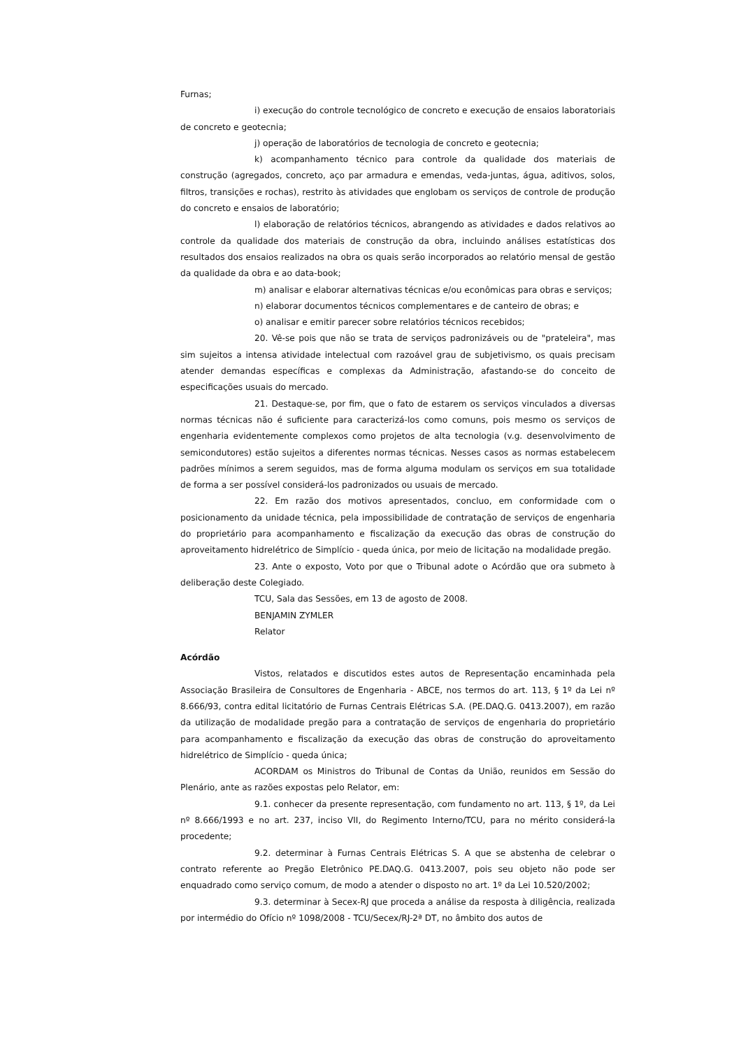Furnas;
i) execução do controle tecnológico de concreto e execução de ensaios laboratoriais de concreto e geotecnia;
j) operação de laboratórios de tecnologia de concreto e geotecnia;
k) acompanhamento técnico para controle da qualidade dos materiais de construção (agregados, concreto, aço par armadura e emendas, veda-juntas, água, aditivos, solos, filtros, transições e rochas), restrito às atividades que englobam os serviços de controle de produção do concreto e ensaios de laboratório;
l) elaboração de relatórios técnicos, abrangendo as atividades e dados relativos ao controle da qualidade dos materiais de construção da obra, incluindo análises estatísticas dos resultados dos ensaios realizados na obra os quais serão incorporados ao relatório mensal de gestão da qualidade da obra e ao data-book;
m) analisar e elaborar alternativas técnicas e/ou econômicas para obras e serviços;
n) elaborar documentos técnicos complementares e de canteiro de obras; e
o) analisar e emitir parecer sobre relatórios técnicos recebidos;
20. Vê-se pois que não se trata de serviços padronizáveis ou de "prateleira", mas sim sujeitos a intensa atividade intelectual com razoável grau de subjetivismo, os quais precisam atender demandas específicas e complexas da Administração, afastando-se do conceito de especificações usuais do mercado.
21. Destaque-se, por fim, que o fato de estarem os serviços vinculados a diversas normas técnicas não é suficiente para caracterizá-los como comuns, pois mesmo os serviços de engenharia evidentemente complexos como projetos de alta tecnologia (v.g. desenvolvimento de semicondutores) estão sujeitos a diferentes normas técnicas. Nesses casos as normas estabelecem padrões mínimos a serem seguidos, mas de forma alguma modulam os serviços em sua totalidade de forma a ser possível considerá-los padronizados ou usuais de mercado.
22. Em razão dos motivos apresentados, concluo, em conformidade com o posicionamento da unidade técnica, pela impossibilidade de contratação de serviços de engenharia do proprietário para acompanhamento e fiscalização da execução das obras de construção do aproveitamento hidrelétrico de Simplício - queda única, por meio de licitação na modalidade pregão.
23. Ante o exposto, Voto por que o Tribunal adote o Acórdão que ora submeto à deliberação deste Colegiado.
TCU, Sala das Sessões, em 13 de agosto de 2008.
BENJAMIN ZYMLER
Relator
Acórdão
Vistos, relatados e discutidos estes autos de Representação encaminhada pela Associação Brasileira de Consultores de Engenharia - ABCE, nos termos do art. 113, § 1º da Lei nº 8.666/93, contra edital licitatório de Furnas Centrais Elétricas S.A. (PE.DAQ.G. 0413.2007), em razão da utilização de modalidade pregão para a contratação de serviços de engenharia do proprietário para acompanhamento e fiscalização da execução das obras de construção do aproveitamento hidrelétrico de Simplício - queda única;
ACORDAM os Ministros do Tribunal de Contas da União, reunidos em Sessão do Plenário, ante as razões expostas pelo Relator, em:
9.1. conhecer da presente representação, com fundamento no art. 113, § 1º, da Lei nº 8.666/1993 e no art. 237, inciso VII, do Regimento Interno/TCU, para no mérito considerá-la procedente;
9.2. determinar à Furnas Centrais Elétricas S. A que se abstenha de celebrar o contrato referente ao Pregão Eletrônico PE.DAQ.G. 0413.2007, pois seu objeto não pode ser enquadrado como serviço comum, de modo a atender o disposto no art. 1º da Lei 10.520/2002;
9.3. determinar à Secex-RJ que proceda a análise da resposta à diligência, realizada por intermédio do Ofício nº 1098/2008 - TCU/Secex/RJ-2ª DT, no âmbito dos autos de